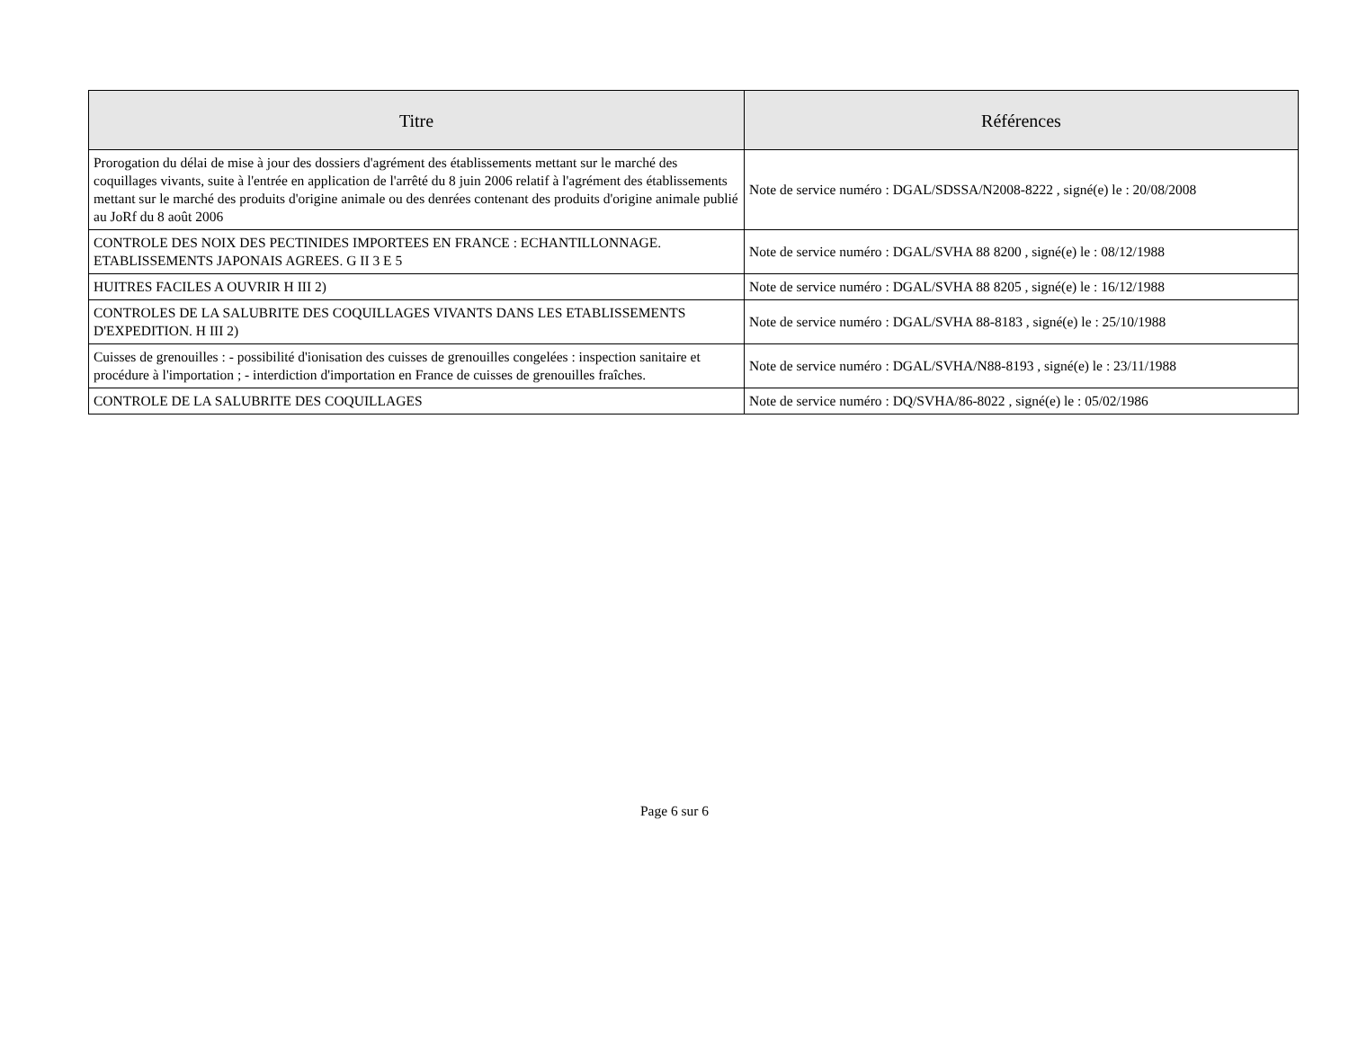| Titre | Références |
| --- | --- |
| Prorogation du délai de mise à jour des dossiers d'agrément des établissements mettant sur le marché des coquillages vivants, suite à l'entrée en application de l'arrêté du 8 juin 2006 relatif à l'agrément des établissements mettant sur le marché des produits d'origine animale ou des denrées contenant des produits d'origine animale publié au JoRf du 8 août 2006 | Note de service numéro : DGAL/SDSSA/N2008-8222 , signé(e) le : 20/08/2008 |
| CONTROLE DES NOIX DES PECTINIDES IMPORTEES EN FRANCE : ECHANTILLONNAGE. ETABLISSEMENTS JAPONAIS AGREES. G II 3 E 5 | Note de service numéro : DGAL/SVHA 88 8200 , signé(e) le : 08/12/1988 |
| HUITRES FACILES A OUVRIR H III 2) | Note de service numéro : DGAL/SVHA 88 8205 , signé(e) le : 16/12/1988 |
| CONTROLES DE LA SALUBRITE DES COQUILLAGES VIVANTS DANS LES ETABLISSEMENTS D'EXPEDITION. H III 2) | Note de service numéro : DGAL/SVHA 88-8183 , signé(e) le : 25/10/1988 |
| Cuisses de grenouilles : - possibilité d'ionisation des cuisses de grenouilles congelées : inspection sanitaire et procédure à l'importation ; - interdiction d'importation en France de cuisses de grenouilles fraîches. | Note de service numéro : DGAL/SVHA/N88-8193 , signé(e) le : 23/11/1988 |
| CONTROLE DE LA SALUBRITE DES COQUILLAGES | Note de service numéro : DQ/SVHA/86-8022 , signé(e) le : 05/02/1986 |
Page 6 sur 6